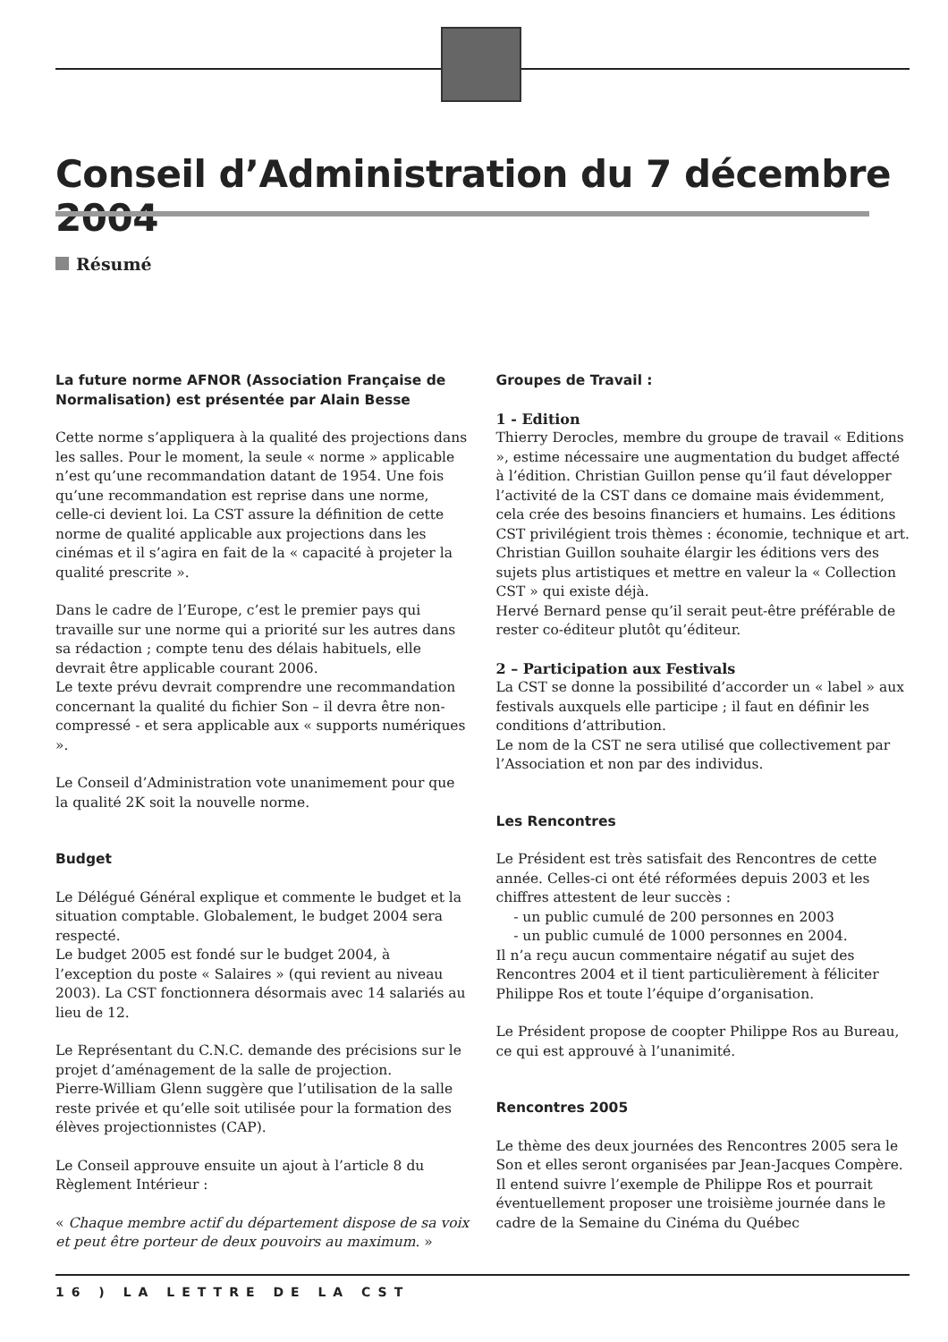Conseil d’Administration du 7 décembre 2004
Résumé
La future norme AFNOR (Association Française de Normalisation) est présentée par Alain Besse
Cette norme s’appliquera à la qualité des projections dans les salles. Pour le moment, la seule « norme » applicable n’est qu’une recommandation datant de 1954. Une fois qu’une recommandation est reprise dans une norme, celle-ci devient loi. La CST assure la définition de cette norme de qualité applicable aux projections dans les cinémas et il s’agira en fait de la « capacité à projeter la qualité prescrite ».
Dans le cadre de l’Europe, c’est le premier pays qui travaille sur une norme qui a priorité sur les autres dans sa rédaction ; compte tenu des délais habituels, elle devrait être applicable courant 2006.
Le texte prévu devrait comprendre une recommandation concernant la qualité du fichier Son – il devra être non-compressé - et sera applicable aux « supports numériques ».
Le Conseil d’Administration vote unanimement pour que la qualité 2K soit la nouvelle norme.
Budget
Le Délégué Général explique et commente le budget et la situation comptable. Globalement, le budget 2004 sera respecté.
Le budget 2005 est fondé sur le budget 2004, à l’exception du poste « Salaires » (qui revient au niveau 2003). La CST fonctionnera désormais avec 14 salariés au lieu de 12.
Le Représentant du C.N.C. demande des précisions sur le projet d’aménagement de la salle de projection.
Pierre-William Glenn suggère que l’utilisation de la salle reste privée et qu’elle soit utilisée pour la formation des élèves projectionnistes (CAP).
Le Conseil approuve ensuite un ajout à l’article 8 du Règlement Intérieur :
« Chaque membre actif du département dispose de sa voix et peut être porteur de deux pouvoirs au maximum. »
Groupes de Travail :
1 - Edition
Thierry Derocles, membre du groupe de travail « Editions », estime nécessaire une augmentation du budget affecté à l’édition. Christian Guillon pense qu’il faut développer l’activité de la CST dans ce domaine mais évidemment, cela crée des besoins financiers et humains. Les éditions CST privilégient trois thèmes : économie, technique et art. Christian Guillon souhaite élargir les éditions vers des sujets plus artistiques et mettre en valeur la « Collection CST » qui existe déjà.
Hervé Bernard pense qu’il serait peut-être préférable de rester co-éditeur plutôt qu’éditeur.
2 – Participation aux Festivals
La CST se donne la possibilité d’accorder un « label » aux festivals auxquels elle participe ; il faut en définir les conditions d’attribution.
Le nom de la CST ne sera utilisé que collectivement par l’Association et non par des individus.
Les Rencontres
Le Président est très satisfait des Rencontres de cette année. Celles-ci ont été réformées depuis 2003 et les chiffres attestent de leur succès :
- un public cumulé de 200 personnes en 2003
- un public cumulé de 1000 personnes en 2004.
Il n’a reçu aucun commentaire négatif au sujet des Rencontres 2004 et il tient particulièrement à féliciter Philippe Ros et toute l’équipe d’organisation.
Le Président propose de coopter Philippe Ros au Bureau, ce qui est approuvé à l’unanimité.
Rencontres 2005
Le thème des deux journées des Rencontres 2005 sera le Son et elles seront organisées par Jean-Jacques Compère. Il entend suivre l’exemple de Philippe Ros et pourrait éventuellement proposer une troisième journée dans le cadre de la Semaine du Cinéma du Québec
16 ) LA LETTRE DE LA CST